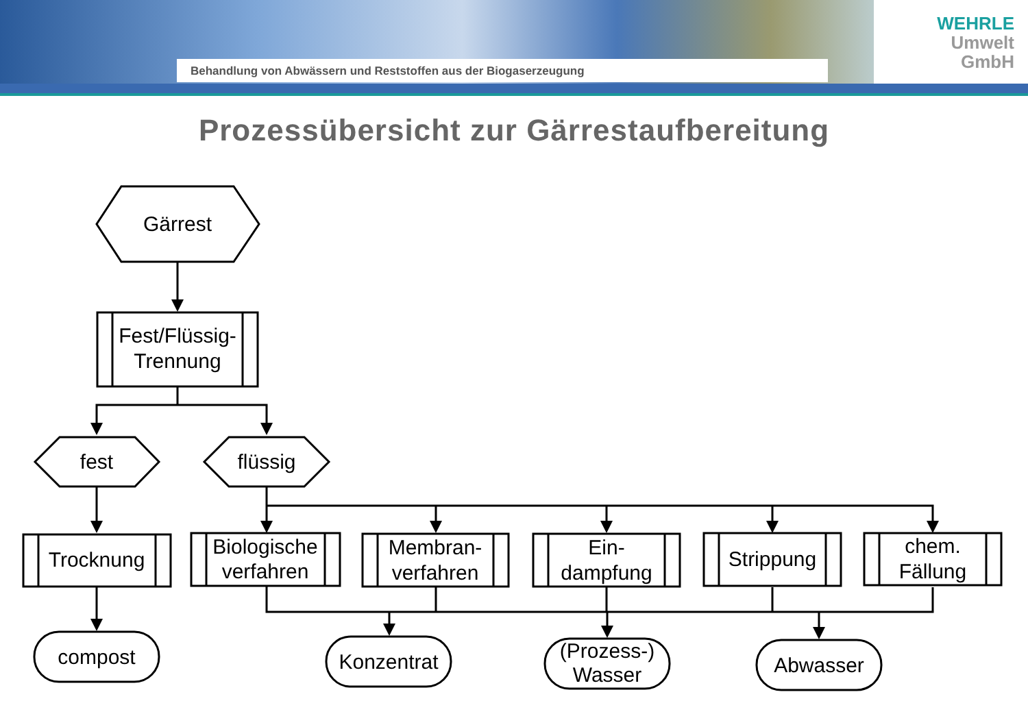Behandlung von Abwässern und Reststoffen aus der Biogaserzeugung
WEHRLE
Umwelt
GmbH
Prozessübersicht zur Gärrestaufbereitung
Gärrest
Fest/Flüssig-
Trennung
fest
flüssig
Trocknung
Biologische
verfahren
Membran-
verfahren
Ein-
dampfung
Strippung
chem.
Fällung
compost
Konzentrat
(Prozess-)
Wasser
Abwasser